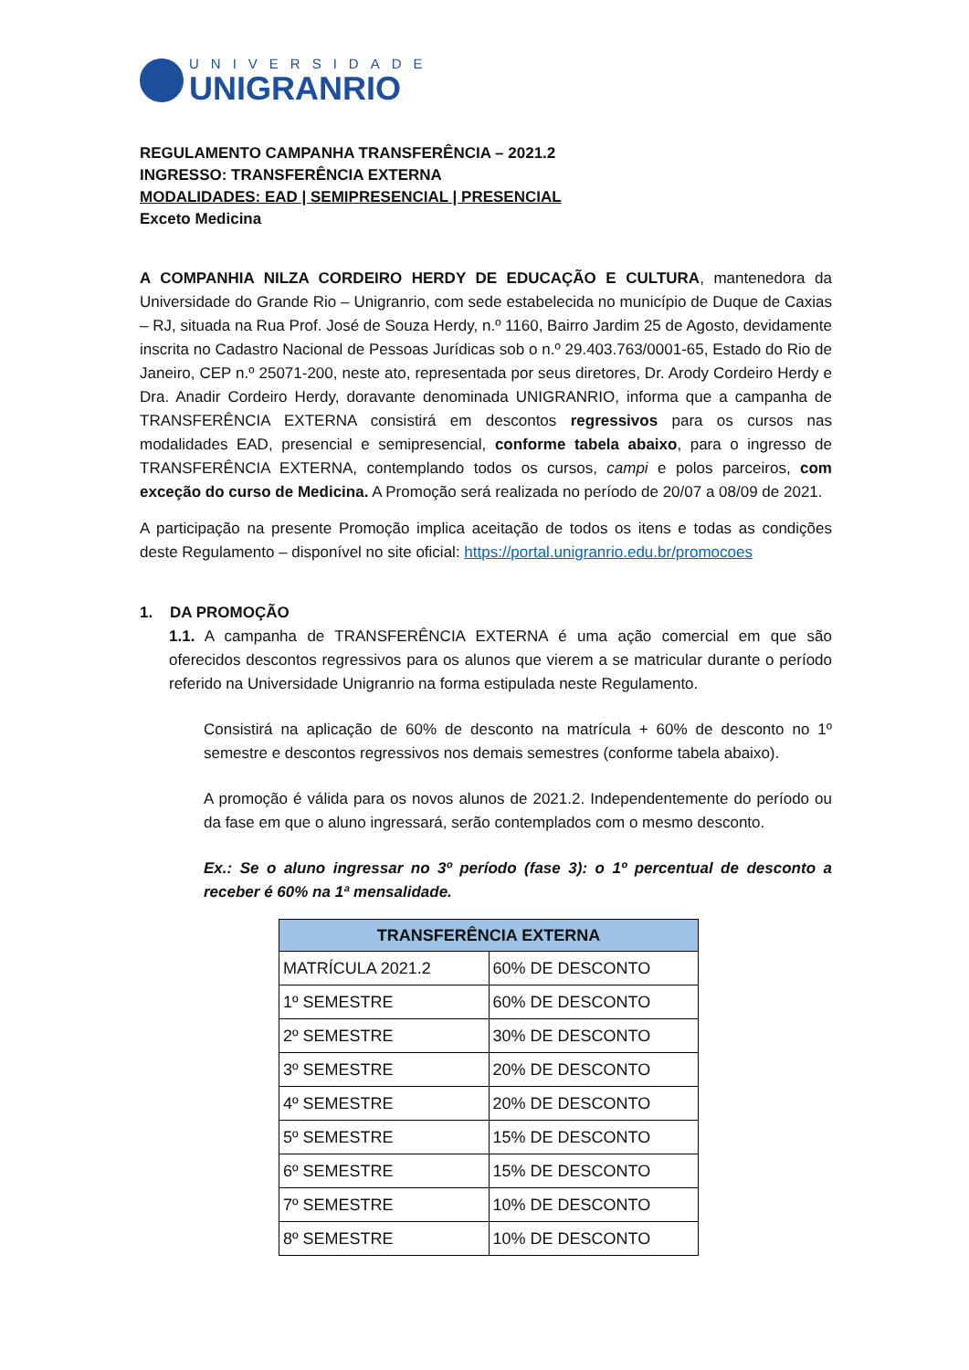UNIVERSIDADE
UNIGRANRIO
REGULAMENTO CAMPANHA TRANSFERÊNCIA – 2021.2
INGRESSO: TRANSFERÊNCIA EXTERNA
MODALIDADES: EAD | SEMIPRESENCIAL | PRESENCIAL
Exceto Medicina
A COMPANHIA NILZA CORDEIRO HERDY DE EDUCAÇÃO E CULTURA, mantenedora da Universidade do Grande Rio – Unigranrio, com sede estabelecida no município de Duque de Caxias – RJ, situada na Rua Prof. José de Souza Herdy, n.º 1160, Bairro Jardim 25 de Agosto, devidamente inscrita no Cadastro Nacional de Pessoas Jurídicas sob o n.º 29.403.763/0001-65, Estado do Rio de Janeiro, CEP n.º 25071-200, neste ato, representada por seus diretores, Dr. Arody Cordeiro Herdy e Dra. Anadir Cordeiro Herdy, doravante denominada UNIGRANRIO, informa que a campanha de TRANSFERÊNCIA EXTERNA consistirá em descontos regressivos para os cursos nas modalidades EAD, presencial e semipresencial, conforme tabela abaixo, para o ingresso de TRANSFERÊNCIA EXTERNA, contemplando todos os cursos, campi e polos parceiros, com exceção do curso de Medicina. A Promoção será realizada no período de 20/07 a 08/09 de 2021.
A participação na presente Promoção implica aceitação de todos os itens e todas as condições deste Regulamento – disponível no site oficial: https://portal.unigranrio.edu.br/promocoes
1. DA PROMOÇÃO
1.1. A campanha de TRANSFERÊNCIA EXTERNA é uma ação comercial em que são oferecidos descontos regressivos para os alunos que vierem a se matricular durante o período referido na Universidade Unigranrio na forma estipulada neste Regulamento.
Consistirá na aplicação de 60% de desconto na matrícula + 60% de desconto no 1º semestre e descontos regressivos nos demais semestres (conforme tabela abaixo).
A promoção é válida para os novos alunos de 2021.2. Independentemente do período ou da fase em que o aluno ingressará, serão contemplados com o mesmo desconto.
Ex.: Se o aluno ingressar no 3º período (fase 3): o 1º percentual de desconto a receber é 60% na 1ª mensalidade.
| TRANSFERÊNCIA EXTERNA | |
| --- | --- |
| MATRÍCULA 2021.2 | 60% DE DESCONTO |
| 1º SEMESTRE | 60% DE DESCONTO |
| 2º SEMESTRE | 30% DE DESCONTO |
| 3º SEMESTRE | 20% DE DESCONTO |
| 4º SEMESTRE | 20% DE DESCONTO |
| 5º SEMESTRE | 15% DE DESCONTO |
| 6º SEMESTRE | 15% DE DESCONTO |
| 7º SEMESTRE | 10% DE DESCONTO |
| 8º SEMESTRE | 10% DE DESCONTO |